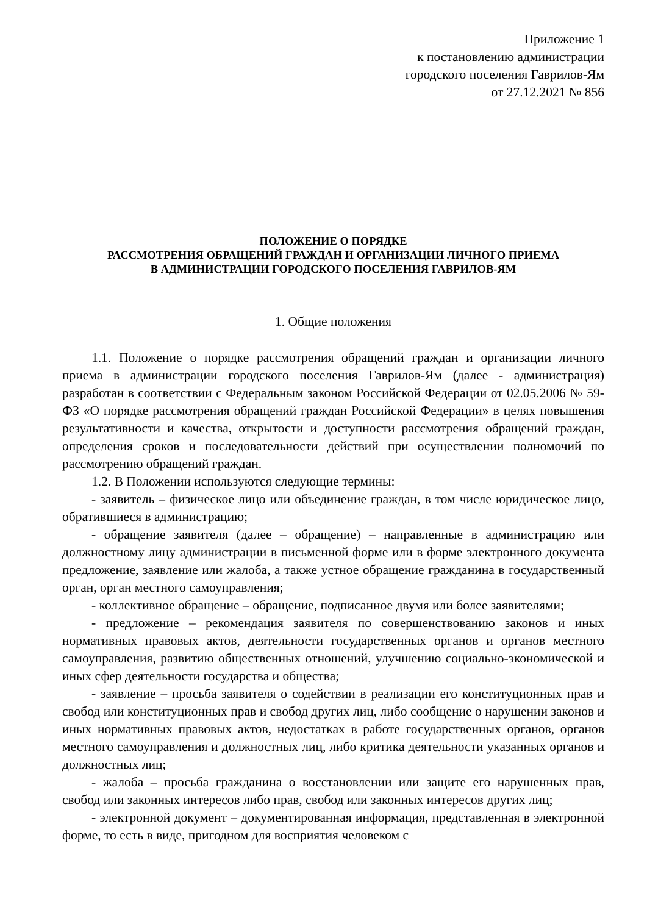Приложение 1
к постановлению администрации
городского поселения Гаврилов-Ям
от 27.12.2021 № 856
ПОЛОЖЕНИЕ О ПОРЯДКЕ
РАССМОТРЕНИЯ ОБРАЩЕНИЙ ГРАЖДАН И ОРГАНИЗАЦИИ ЛИЧНОГО ПРИЕМА
В АДМИНИСТРАЦИИ ГОРОДСКОГО ПОСЕЛЕНИЯ ГАВРИЛОВ-ЯМ
1. Общие положения
1.1. Положение о порядке рассмотрения обращений граждан и организации личного приема в администрации городского поселения Гаврилов-Ям (далее - администрация) разработан в соответствии с Федеральным законом Российской Федерации от 02.05.2006 № 59-ФЗ «О порядке рассмотрения обращений граждан Российской Федерации» в целях повышения результативности и качества, открытости и доступности рассмотрения обращений граждан, определения сроков и последовательности действий при осуществлении полномочий по рассмотрению обращений граждан.
1.2. В Положении используются следующие термины:
- заявитель – физическое лицо или объединение граждан, в том числе юридическое лицо, обратившиеся в администрацию;
- обращение заявителя (далее – обращение) – направленные в администрацию или должностному лицу администрации в письменной форме или в форме электронного документа предложение, заявление или жалоба, а также устное обращение гражданина в государственный орган, орган местного самоуправления;
- коллективное обращение – обращение, подписанное двумя или более заявителями;
- предложение – рекомендация заявителя по совершенствованию законов и иных нормативных правовых актов, деятельности государственных органов и органов местного самоуправления, развитию общественных отношений, улучшению социально-экономической и иных сфер деятельности государства и общества;
- заявление – просьба заявителя о содействии в реализации его конституционных прав и свобод или конституционных прав и свобод других лиц, либо сообщение о нарушении законов и иных нормативных правовых актов, недостатках в работе государственных органов, органов местного самоуправления и должностных лиц, либо критика деятельности указанных органов и должностных лиц;
- жалоба – просьба гражданина о восстановлении или защите его нарушенных прав, свобод или законных интересов либо прав, свобод или законных интересов других лиц;
- электронной документ – документированная информация, представленная в электронной форме, то есть в виде, пригодном для восприятия человеком с